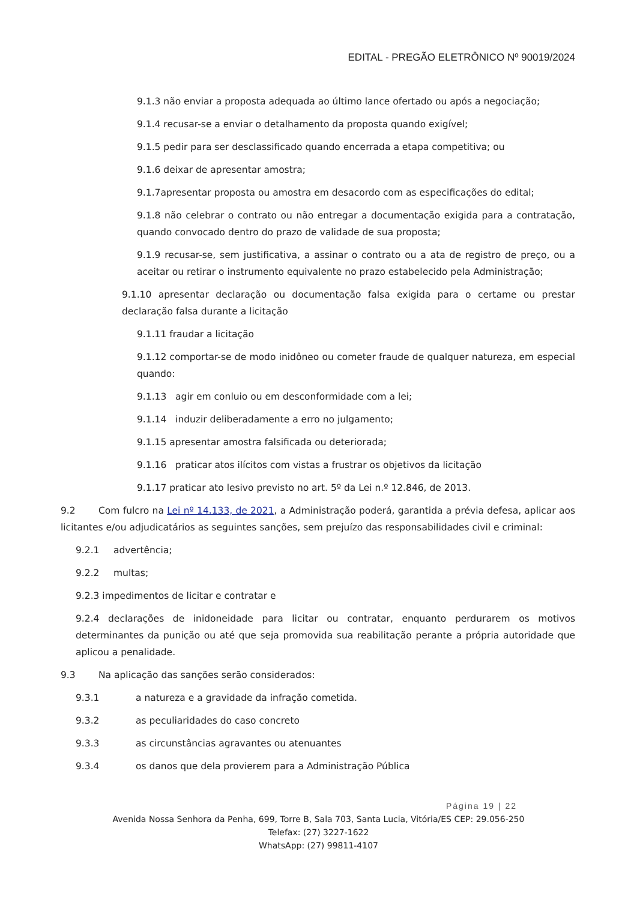EDITAL - PREGÃO ELETRÔNICO Nº 90019/2024
9.1.3 não enviar a proposta adequada ao último lance ofertado ou após a negociação;
9.1.4 recusar-se a enviar o detalhamento da proposta quando exigível;
9.1.5 pedir para ser desclassificado quando encerrada a etapa competitiva; ou
9.1.6 deixar de apresentar amostra;
9.1.7apresentar proposta ou amostra em desacordo com as especificações do edital;
9.1.8 não celebrar o contrato ou não entregar a documentação exigida para a contratação, quando convocado dentro do prazo de validade de sua proposta;
9.1.9 recusar-se, sem justificativa, a assinar o contrato ou a ata de registro de preço, ou a aceitar ou retirar o instrumento equivalente no prazo estabelecido pela Administração;
9.1.10 apresentar declaração ou documentação falsa exigida para o certame ou prestar declaração falsa durante a licitação
9.1.11 fraudar a licitação
9.1.12 comportar-se de modo inidôneo ou cometer fraude de qualquer natureza, em especial quando:
9.1.13 agir em conluio ou em desconformidade com a lei;
9.1.14 induzir deliberadamente a erro no julgamento;
9.1.15 apresentar amostra falsificada ou deteriorada;
9.1.16 praticar atos ilícitos com vistas a frustrar os objetivos da licitação
9.1.17 praticar ato lesivo previsto no art. 5º da Lei n.º 12.846, de 2013.
9.2 Com fulcro na Lei nº 14.133, de 2021, a Administração poderá, garantida a prévia defesa, aplicar aos licitantes e/ou adjudicatários as seguintes sanções, sem prejuízo das responsabilidades civil e criminal:
9.2.1 advertência;
9.2.2 multas;
9.2.3 impedimentos de licitar e contratar e
9.2.4 declarações de inidoneidade para licitar ou contratar, enquanto perdurarem os motivos determinantes da punição ou até que seja promovida sua reabilitação perante a própria autoridade que aplicou a penalidade.
9.3 Na aplicação das sanções serão considerados:
9.3.1 a natureza e a gravidade da infração cometida.
9.3.2 as peculiaridades do caso concreto
9.3.3 as circunstâncias agravantes ou atenuantes
9.3.4 os danos que dela provierem para a Administração Pública
Página 19 | 22
Avenida Nossa Senhora da Penha, 699, Torre B, Sala 703, Santa Lucia, Vitória/ES CEP: 29.056-250
Telefax: (27) 3227-1622
WhatsApp: (27) 99811-4107